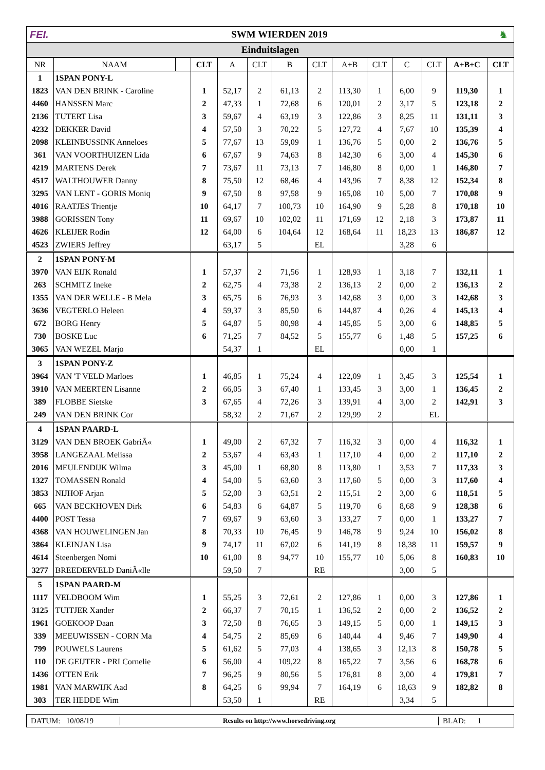FEI. SWM WIERDEN 2019 ♞
Einduitslagen
| NR | NAAM | | CLT | A | CLT | B | CLT | A+B | CLT | C | CLT | A+B+C | CLT |
| --- | --- | --- | --- | --- | --- | --- | --- | --- | --- | --- | --- | --- | --- |
| 1 | 1SPAN PONY-L | | | | | | | | | | | | |
| 1823 | VAN DEN BRINK - Caroline | | 1 | 52,17 | 2 | 61,13 | 2 | 113,30 | 1 | 6,00 | 9 | 119,30 | 1 |
| 4460 | HANSSEN Marc | | 2 | 47,33 | 1 | 72,68 | 6 | 120,01 | 2 | 3,17 | 5 | 123,18 | 2 |
| 2136 | TUTERT Lisa | | 3 | 59,67 | 4 | 63,19 | 3 | 122,86 | 3 | 8,25 | 11 | 131,11 | 3 |
| 4232 | DEKKER David | | 4 | 57,50 | 3 | 70,22 | 5 | 127,72 | 4 | 7,67 | 10 | 135,39 | 4 |
| 2098 | KLEINBUSSINK Anneloes | | 5 | 77,67 | 13 | 59,09 | 1 | 136,76 | 5 | 0,00 | 2 | 136,76 | 5 |
| 361 | VAN VOORTHUIZEN Lida | | 6 | 67,67 | 9 | 74,63 | 8 | 142,30 | 6 | 3,00 | 4 | 145,30 | 6 |
| 4219 | MARTENS Derek | | 7 | 73,67 | 11 | 73,13 | 7 | 146,80 | 8 | 0,00 | 1 | 146,80 | 7 |
| 4517 | WALTHOUWER Danny | | 8 | 75,50 | 12 | 68,46 | 4 | 143,96 | 7 | 8,38 | 12 | 152,34 | 8 |
| 3295 | VAN LENT - GORIS Moniq | | 9 | 67,50 | 8 | 97,58 | 9 | 165,08 | 10 | 5,00 | 7 | 170,08 | 9 |
| 4016 | RAATJES Trientje | | 10 | 64,17 | 7 | 100,73 | 10 | 164,90 | 9 | 5,28 | 8 | 170,18 | 10 |
| 3988 | GORISSEN Tony | | 11 | 69,67 | 10 | 102,02 | 11 | 171,69 | 12 | 2,18 | 3 | 173,87 | 11 |
| 4626 | KLEIJER Rodin | | 12 | 64,00 | 6 | 104,64 | 12 | 168,64 | 11 | 18,23 | 13 | 186,87 | 12 |
| 4523 | ZWIERS Jeffrey | | | 63,17 | 5 | | EL | | | 3,28 | 6 | | |
| 2 | 1SPAN PONY-M | | | | | | | | | | | | |
| 3970 | VAN EIJK Ronald | | 1 | 57,37 | 2 | 71,56 | 1 | 128,93 | 1 | 3,18 | 7 | 132,11 | 1 |
| 263 | SCHMITZ Ineke | | 2 | 62,75 | 4 | 73,38 | 2 | 136,13 | 2 | 0,00 | 2 | 136,13 | 2 |
| 1355 | VAN DER WELLE - B Mela | | 3 | 65,75 | 6 | 76,93 | 3 | 142,68 | 3 | 0,00 | 3 | 142,68 | 3 |
| 3636 | VEGTERLO Heleen | | 4 | 59,37 | 3 | 85,50 | 6 | 144,87 | 4 | 0,26 | 4 | 145,13 | 4 |
| 672 | BORG Henry | | 5 | 64,87 | 5 | 80,98 | 4 | 145,85 | 5 | 3,00 | 6 | 148,85 | 5 |
| 730 | BOSKE Luc | | 6 | 71,25 | 7 | 84,52 | 5 | 155,77 | 6 | 1,48 | 5 | 157,25 | 6 |
| 3065 | VAN WEZEL Marjo | | | 54,37 | 1 | | EL | | | 0,00 | 1 | | |
| 3 | 1SPAN PONY-Z | | | | | | | | | | | | |
| 3964 | VAN 'T VELD Marloes | | 1 | 46,85 | 1 | 75,24 | 4 | 122,09 | 1 | 3,45 | 3 | 125,54 | 1 |
| 3910 | VAN MEERTEN Lisanne | | 2 | 66,05 | 3 | 67,40 | 1 | 133,45 | 3 | 3,00 | 1 | 136,45 | 2 |
| 389 | FLOBBE Sietske | | 3 | 67,65 | 4 | 72,26 | 3 | 139,91 | 4 | 3,00 | 2 | 142,91 | 3 |
| 249 | VAN DEN BRINK Cor | | | 58,32 | 2 | 71,67 | 2 | 129,99 | 2 | | EL | | |
| 4 | 1SPAN PAARD-L | | | | | | | | | | | | |
| 3129 | VAN DEN BROEK GabriÃ« | | 1 | 49,00 | 2 | 67,32 | 7 | 116,32 | 3 | 0,00 | 4 | 116,32 | 1 |
| 3958 | LANGEZAAL Melissa | | 2 | 53,67 | 4 | 63,43 | 1 | 117,10 | 4 | 0,00 | 2 | 117,10 | 2 |
| 2016 | MEULENDIJK Wilma | | 3 | 45,00 | 1 | 68,80 | 8 | 113,80 | 1 | 3,53 | 7 | 117,33 | 3 |
| 1327 | TOMASSEN Ronald | | 4 | 54,00 | 5 | 63,60 | 3 | 117,60 | 5 | 0,00 | 3 | 117,60 | 4 |
| 3853 | NIJHOF Arjan | | 5 | 52,00 | 3 | 63,51 | 2 | 115,51 | 2 | 3,00 | 6 | 118,51 | 5 |
| 665 | VAN BECKHOVEN Dirk | | 6 | 54,83 | 6 | 64,87 | 5 | 119,70 | 6 | 8,68 | 9 | 128,38 | 6 |
| 4400 | POST Tessa | | 7 | 69,67 | 9 | 63,60 | 3 | 133,27 | 7 | 0,00 | 1 | 133,27 | 7 |
| 4368 | VAN HOUWELINGEN Jan | | 8 | 70,33 | 10 | 76,45 | 9 | 146,78 | 9 | 9,24 | 10 | 156,02 | 8 |
| 3864 | KLEINJAN Lisa | | 9 | 74,17 | 11 | 67,02 | 6 | 141,19 | 8 | 18,38 | 11 | 159,57 | 9 |
| 4614 | Steenbergen Nomi | | 10 | 61,00 | 8 | 94,77 | 10 | 155,77 | 10 | 5,06 | 8 | 160,83 | 10 |
| 3277 | BREEDERVELD DaniÃ«lle | | | 59,50 | 7 | | RE | | | 3,00 | 5 | | |
| 5 | 1SPAN PAARD-M | | | | | | | | | | | | |
| 1117 | VELDBOOM Wim | | 1 | 55,25 | 3 | 72,61 | 2 | 127,86 | 1 | 0,00 | 3 | 127,86 | 1 |
| 3125 | TUITJER Xander | | 2 | 66,37 | 7 | 70,15 | 1 | 136,52 | 2 | 0,00 | 2 | 136,52 | 2 |
| 1961 | GOEKOOP Daan | | 3 | 72,50 | 8 | 76,65 | 3 | 149,15 | 5 | 0,00 | 1 | 149,15 | 3 |
| 339 | MEEUWISSEN - CORN Ma | | 4 | 54,75 | 2 | 85,69 | 6 | 140,44 | 4 | 9,46 | 7 | 149,90 | 4 |
| 799 | POUWELS Laurens | | 5 | 61,62 | 5 | 77,03 | 4 | 138,65 | 3 | 12,13 | 8 | 150,78 | 5 |
| 110 | DE GEIJTER - PRI Cornelie | | 6 | 56,00 | 4 | 109,22 | 8 | 165,22 | 7 | 3,56 | 6 | 168,78 | 6 |
| 1436 | OTTEN Erik | | 7 | 96,25 | 9 | 80,56 | 5 | 176,81 | 8 | 3,00 | 4 | 179,81 | 7 |
| 1981 | VAN MARWIJK Aad | | 8 | 64,25 | 6 | 99,94 | 7 | 164,19 | 6 | 18,63 | 9 | 182,82 | 8 |
| 303 | TER HEDDE Wim | | | 53,50 | 1 | | RE | | | 3,34 | 5 | | |
DATUM: 10/08/19
Results on http://www.horsedriving.org
BLAD: 1